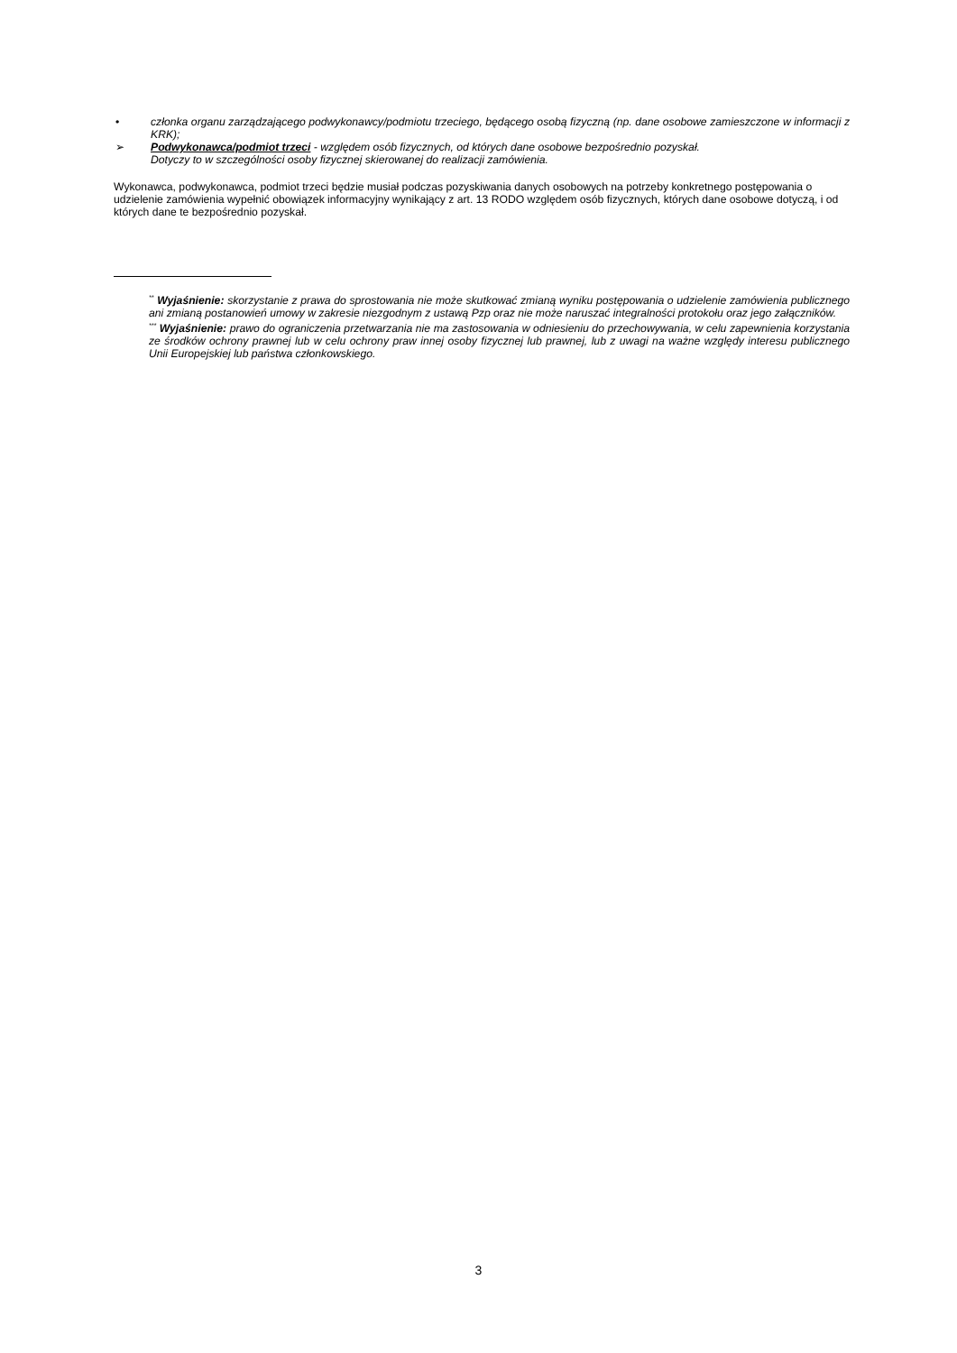• członka organu zarządzającego podwykonawcy/podmiotu trzeciego, będącego osobą fizyczną (np. dane osobowe zamieszczone w informacji z KRK);
➢ Podwykonawca/podmiot trzeci - względem osób fizycznych, od których dane osobowe bezpośrednio pozyskał.
Dotyczy to w szczególności osoby fizycznej skierowanej do realizacji zamówienia.
Wykonawca, podwykonawca, podmiot trzeci będzie musiał podczas pozyskiwania danych osobowych na potrzeby konkretnego postępowania o udzielenie zamówienia wypełnić obowiązek informacyjny wynikający z art. 13 RODO względem osób fizycznych, których dane osobowe dotyczą, i od których dane te bezpośrednio pozyskał.
<sup>**</sup> Wyjaśnienie: skorzystanie z prawa do sprostowania nie może skutkować zmianą wyniku postępowania o udzielenie zamówienia publicznego ani zmianą postanowień umowy w zakresie niezgodnym z ustawą Pzp oraz nie może naruszać integralności protokołu oraz jego załączników.
<sup>***</sup> Wyjaśnienie: prawo do ograniczenia przetwarzania nie ma zastosowania w odniesieniu do przechowywania, w celu zapewnienia korzystania ze środków ochrony prawnej lub w celu ochrony praw innej osoby fizycznej lub prawnej, lub z uwagi na ważne względy interesu publicznego Unii Europejskiej lub państwa członkowskiego.
3